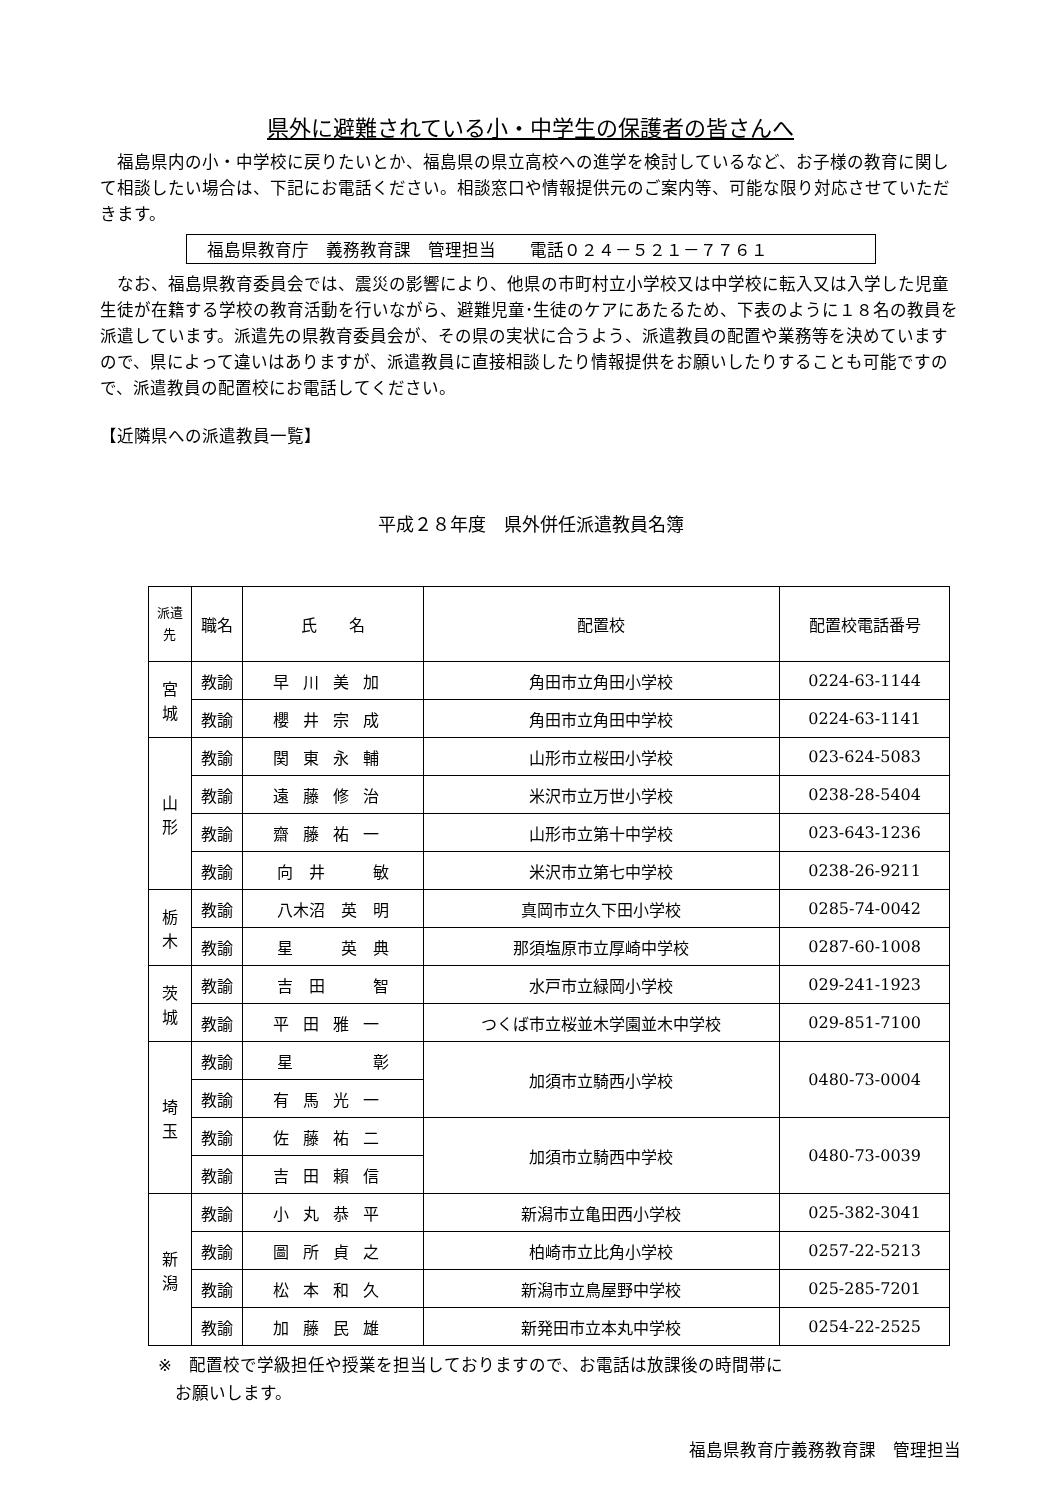県外に避難されている小・中学生の保護者の皆さんへ
　福島県内の小・中学校に戻りたいとか、福島県の県立高校への進学を検討しているなど、お子様の教育に関して相談したい場合は、下記にお電話ください。相談窓口や情報提供元のご案内等、可能な限り対応させていただきます。
福島県教育庁　義務教育課　管理担当　　電話０２４－５２１－７７６１
　なお、福島県教育委員会では、震災の影響により、他県の市町村立小学校又は中学校に転入又は入学した児童生徒が在籍する学校の教育活動を行いながら、避難児童･生徒のケアにあたるため、下表のように１８名の教員を派遣しています。派遣先の県教育委員会が、その県の実状に合うよう、派遣教員の配置や業務等を決めていますので、県によって違いはありますが、派遣教員に直接相談したり情報提供をお願いしたりすることも可能ですので、派遣教員の配置校にお電話してください。
【近隣県への派遣教員一覧】
平成２８年度　県外併任派遣教員名簿
| 派遣 先 | 職名 | 氏 名 | 配置校 | 配置校電話番号 |
| --- | --- | --- | --- | --- |
| 宮 城 | 教諭 | 早川美加 | 角田市立角田小学校 | 0224-63-1144 |
| | 教諭 | 櫻井宗成 | 角田市立角田中学校 | 0224-63-1141 |
| 山 形 | 教諭 | 関東永輔 | 山形市立桜田小学校 | 023-624-5083 |
| | 教諭 | 遠藤修治 | 米沢市立万世小学校 | 0238-28-5404 |
| | 教諭 | 齋藤祐一 | 山形市立第十中学校 | 023-643-1236 |
| | 教諭 | 向 井 敏 | 米沢市立第七中学校 | 0238-26-9211 |
| 栃 木 | 教諭 | 八木沼 英 明 | 真岡市立久下田小学校 | 0285-74-0042 |
| | 教諭 | 星 英 典 | 那須塩原市立厚崎中学校 | 0287-60-1008 |
| 茨 城 | 教諭 | 吉 田 智 | 水戸市立緑岡小学校 | 029-241-1923 |
| | 教諭 | 平田雅一 | つくば市立桜並木学園並木中学校 | 029-851-7100 |
| 埼 玉 | 教諭 | 星 彰 | 加須市立騎西小学校 | 0480-73-0004 |
| | 教諭 | 有馬光一 | | |
| | 教諭 | 佐藤祐二 | 加須市立騎西中学校 | 0480-73-0039 |
| | 教諭 | 吉田賴信 | | |
| 新 潟 | 教諭 | 小丸恭平 | 新潟市立亀田西小学校 | 025-382-3041 |
| | 教諭 | 圖所貞之 | 柏崎市立比角小学校 | 0257-22-5213 |
| | 教諭 | 松本和久 | 新潟市立鳥屋野中学校 | 025-285-7201 |
| | 教諭 | 加藤民雄 | 新発田市立本丸中学校 | 0254-22-2525 |
※　配置校で学級担任や授業を担当しておりますので、お電話は放課後の時間帯に
　お願いします。
福島県教育庁義務教育課　管理担当